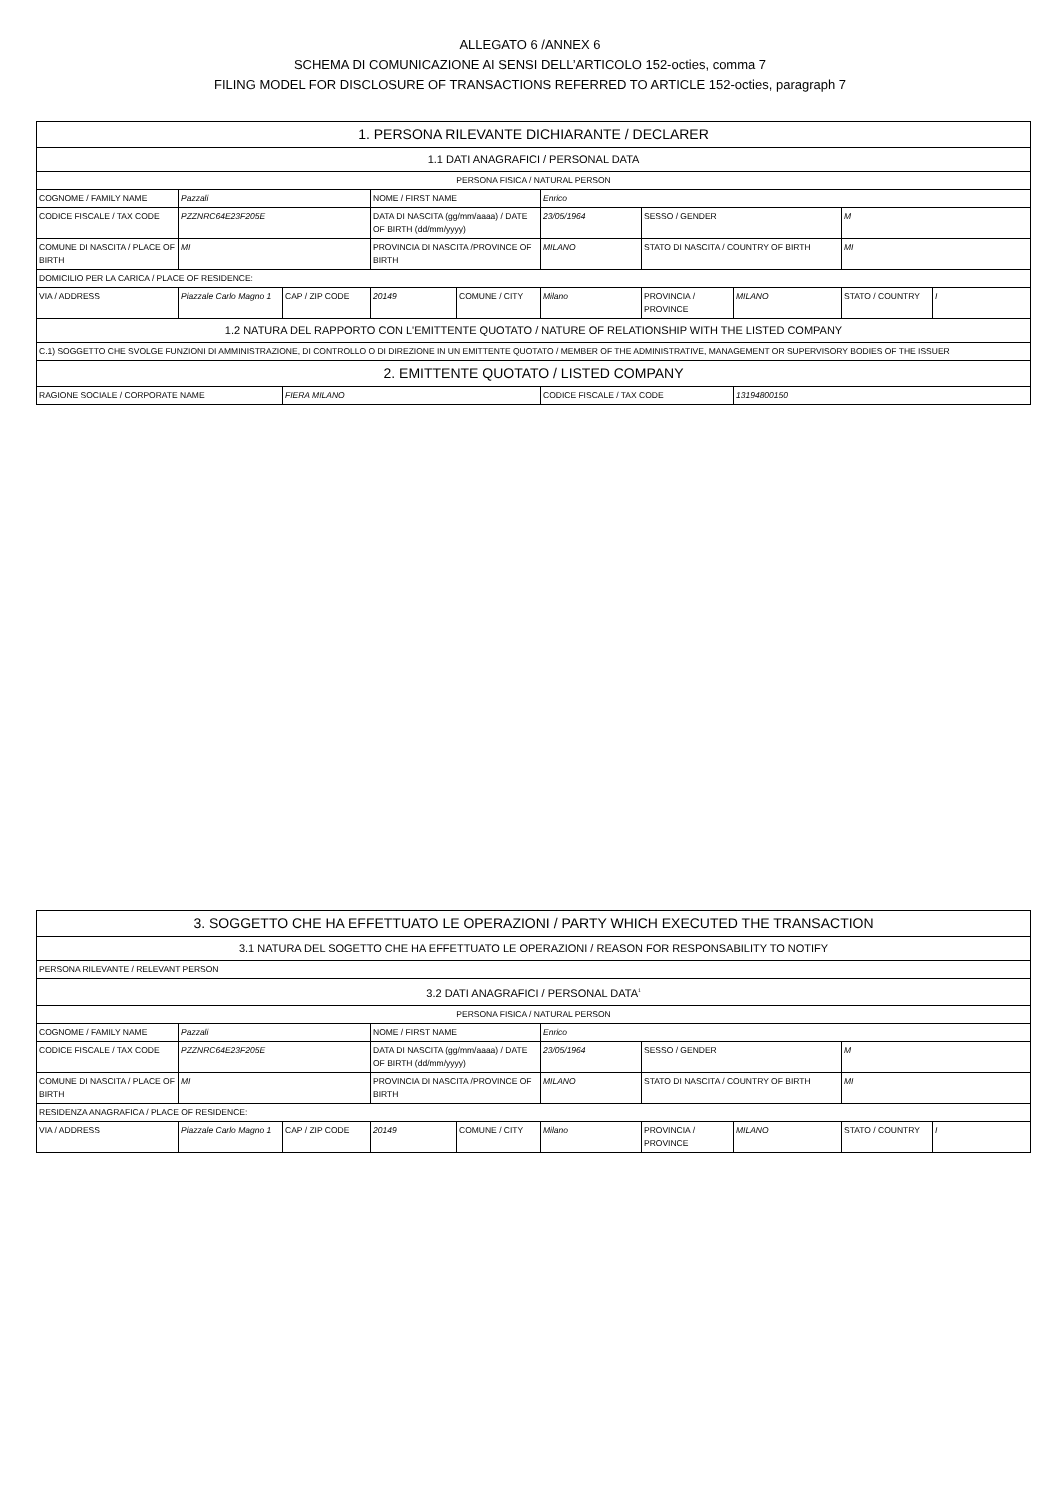ALLEGATO 6 /ANNEX 6
SCHEMA DI COMUNICAZIONE AI SENSI DELL’ARTICOLO 152-octies, comma 7
FILING MODEL FOR DISCLOSURE OF TRANSACTIONS REFERRED TO ARTICLE 152-octies, paragraph 7
| 1. PERSONA RILEVANTE DICHIARANTE / DECLARER | | | | | | | | | |
| 1.1 DATI ANAGRAFICI / PERSONAL DATA | | | | | | | | | |
| PERSONA FISICA / NATURAL PERSON | | | | | | | | | |
| COGNOME / FAMILY NAME | Pazzali | | NOME / FIRST NAME | | Enrico | | | | |
| CODICE FISCALE / TAX CODE | PZZNRC64E23F205E | | DATA DI NASCITA (gg/mm/aaaa) / DATE OF BIRTH (dd/mm/yyyy) | | 23/05/1964 | SESSO / GENDER | | M | |
| COMUNE DI NASCITA / PLACE OF BIRTH | MI | | PROVINCIA DI NASCITA /PROVINCE OF BIRTH | | MILANO | STATO DI NASCITA / COUNTRY OF BIRTH | | MI | |
| DOMICILIO PER LA CARICA / PLACE OF RESIDENCE: | | | | | | | | | |
| VIA / ADDRESS | Piazzale Carlo Magno 1 | CAP / ZIP CODE | 20149 | COMUNE / CITY | Milano | PROVINCIA / PROVINCE | MILANO | STATO / COUNTRY | I |
| 1.2 NATURA DEL RAPPORTO CON L'EMITTENTE QUOTATO / NATURE OF RELATIONSHIP WITH THE LISTED COMPANY | | | | | | | | | |
| C.1) SOGGETTO CHE SVOLGE FUNZIONI DI AMMINISTRAZIONE, DI CONTROLLO O DI DIREZIONE IN UN EMITTENTE QUOTATO / MEMBER OF THE ADMINISTRATIVE, MANAGEMENT OR SUPERVISORY BODIES OF THE ISSUER | | | | | | | | | |
| 2. EMITTENTE QUOTATO / LISTED COMPANY | | | | | | | | | |
| RAGIONE SOCIALE / CORPORATE NAME | | FIERA MILANO | | | CODICE FISCALE / TAX CODE | | 13194800150 | | |
| 3. SOGGETTO CHE HA EFFETTUATO LE OPERAZIONI / PARTY WHICH EXECUTED THE TRANSACTION | | | | | | | | | |
| 3.1 NATURA DEL SOGETTO CHE HA EFFETTUATO LE OPERAZIONI / REASON FOR RESPONSABILITY TO NOTIFY | | | | | | | | | |
| PERSONA RILEVANTE / RELEVANT PERSON | | | | | | | | | |
| 3.2 DATI ANAGRAFICI / PERSONAL DATA<sup>1</sup> | | | | | | | | | |
| PERSONA FISICA / NATURAL PERSON | | | | | | | | | |
| COGNOME / FAMILY NAME | Pazzali | | NOME / FIRST NAME | | Enrico | | | | |
| CODICE FISCALE / TAX CODE | PZZNRC64E23F205E | | DATA DI NASCITA (gg/mm/aaaa) / DATE OF BIRTH (dd/mm/yyyy) | | 23/05/1964 | SESSO / GENDER | | M | |
| COMUNE DI NASCITA / PLACE OF BIRTH | MI | | PROVINCIA DI NASCITA /PROVINCE OF BIRTH | | MILANO | STATO DI NASCITA / COUNTRY OF BIRTH | | MI | |
| RESIDENZA ANAGRAFICA / PLACE OF RESIDENCE: | | | | | | | | | |
| VIA / ADDRESS | Piazzale Carlo Magno 1 | CAP / ZIP CODE | 20149 | COMUNE / CITY | Milano | PROVINCIA / PROVINCE | MILANO | STATO / COUNTRY | I |